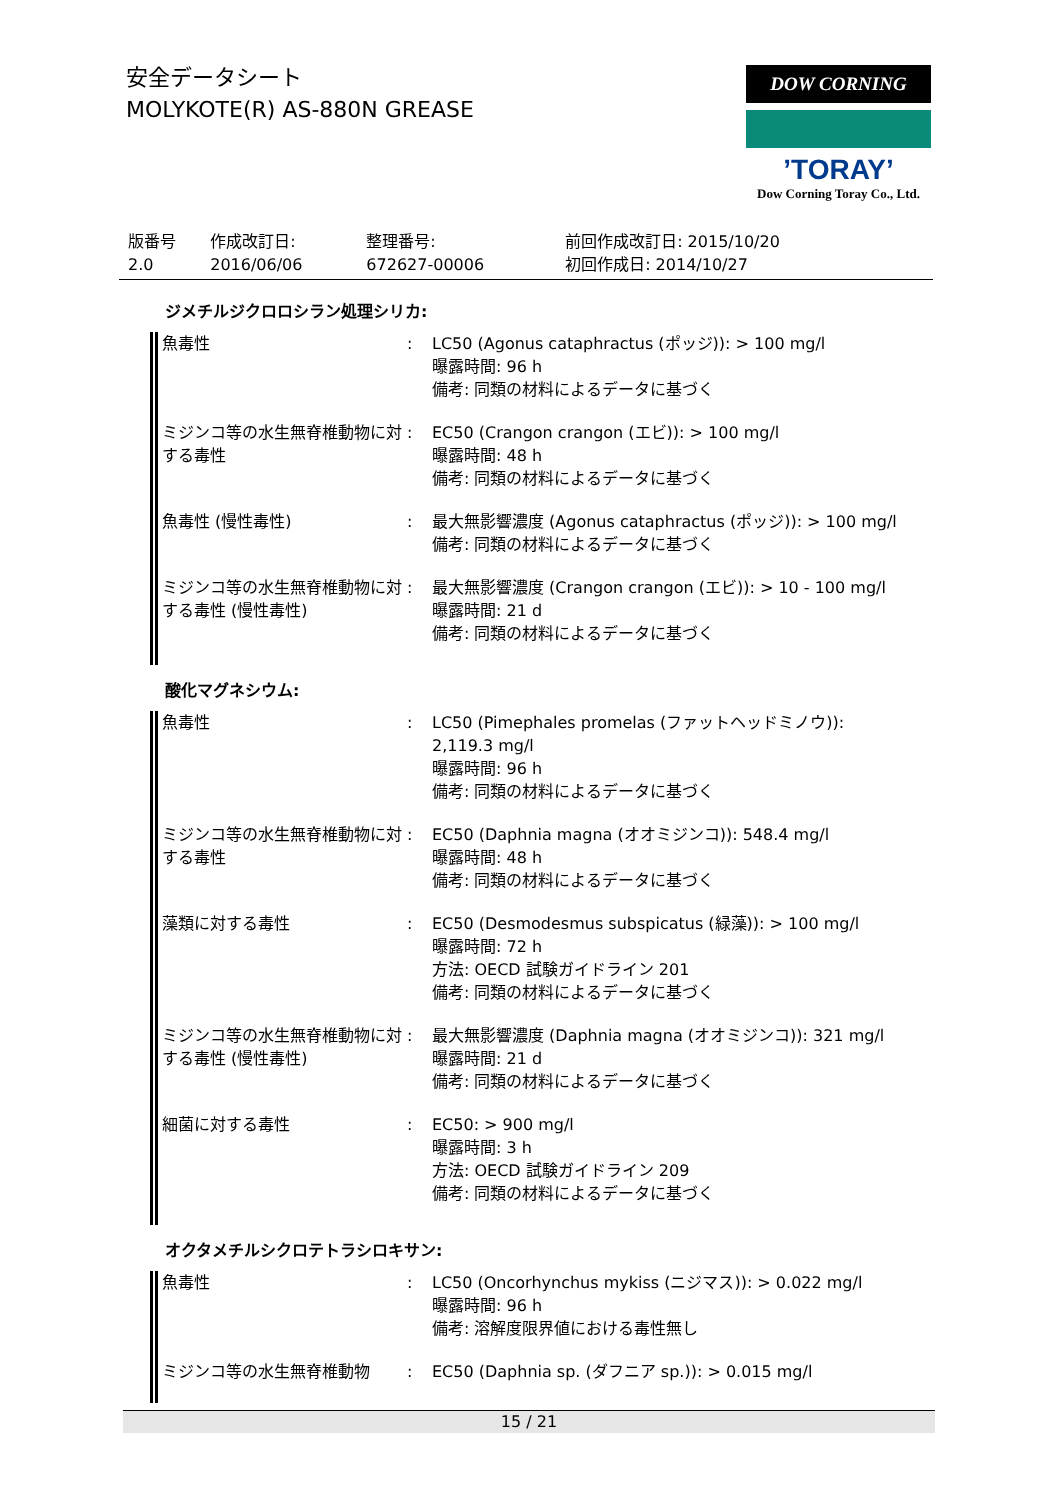安全データシート
MOLYKOTE(R) AS-880N GREASE
DOW CORNING
’TORAY’
Dow Corning Toray Co., Ltd.
| 版番号 2.0 | 作成改訂日: 2016/06/06 | 整理番号: 672627-00006 | 前回作成改訂日: 2015/10/20 初回作成日: 2014/10/27 |
ジメチルジクロロシラン処理シリカ:
| 魚毒性 | : | LC50 (Agonus cataphractus (ポッジ)): > 100 mg/l 曝露時間: 96 h 備考: 同類の材料によるデータに基づく |
| ミジンコ等の水生無脊椎動物に対する毒性 | : | EC50 (Crangon crangon (エビ)): > 100 mg/l 曝露時間: 48 h 備考: 同類の材料によるデータに基づく |
| 魚毒性 (慢性毒性) | : | 最大無影響濃度 (Agonus cataphractus (ポッジ)): > 100 mg/l 備考: 同類の材料によるデータに基づく |
| ミジンコ等の水生無脊椎動物に対する毒性 (慢性毒性) | : | 最大無影響濃度 (Crangon crangon (エビ)): > 10 - 100 mg/l 曝露時間: 21 d 備考: 同類の材料によるデータに基づく |
酸化マグネシウム:
| 魚毒性 | : | LC50 (Pimephales promelas (ファットヘッドミノウ)): 2,119.3 mg/l 曝露時間: 96 h 備考: 同類の材料によるデータに基づく |
| ミジンコ等の水生無脊椎動物に対する毒性 | : | EC50 (Daphnia magna (オオミジンコ)): 548.4 mg/l 曝露時間: 48 h 備考: 同類の材料によるデータに基づく |
| 藻類に対する毒性 | : | EC50 (Desmodesmus subspicatus (緑藻)): > 100 mg/l 曝露時間: 72 h 方法: OECD 試験ガイドライン 201 備考: 同類の材料によるデータに基づく |
| ミジンコ等の水生無脊椎動物に対する毒性 (慢性毒性) | : | 最大無影響濃度 (Daphnia magna (オオミジンコ)): 321 mg/l 曝露時間: 21 d 備考: 同類の材料によるデータに基づく |
| 細菌に対する毒性 | : | EC50: > 900 mg/l 曝露時間: 3 h 方法: OECD 試験ガイドライン 209 備考: 同類の材料によるデータに基づく |
オクタメチルシクロテトラシロキサン:
| 魚毒性 | : | LC50 (Oncorhynchus mykiss (ニジマス)): > 0.022 mg/l 曝露時間: 96 h 備考: 溶解度限界値における毒性無し |
| ミジンコ等の水生無脊椎動物 | : | EC50 (Daphnia sp. (ダフニア sp.)): > 0.015 mg/l |
15 / 21